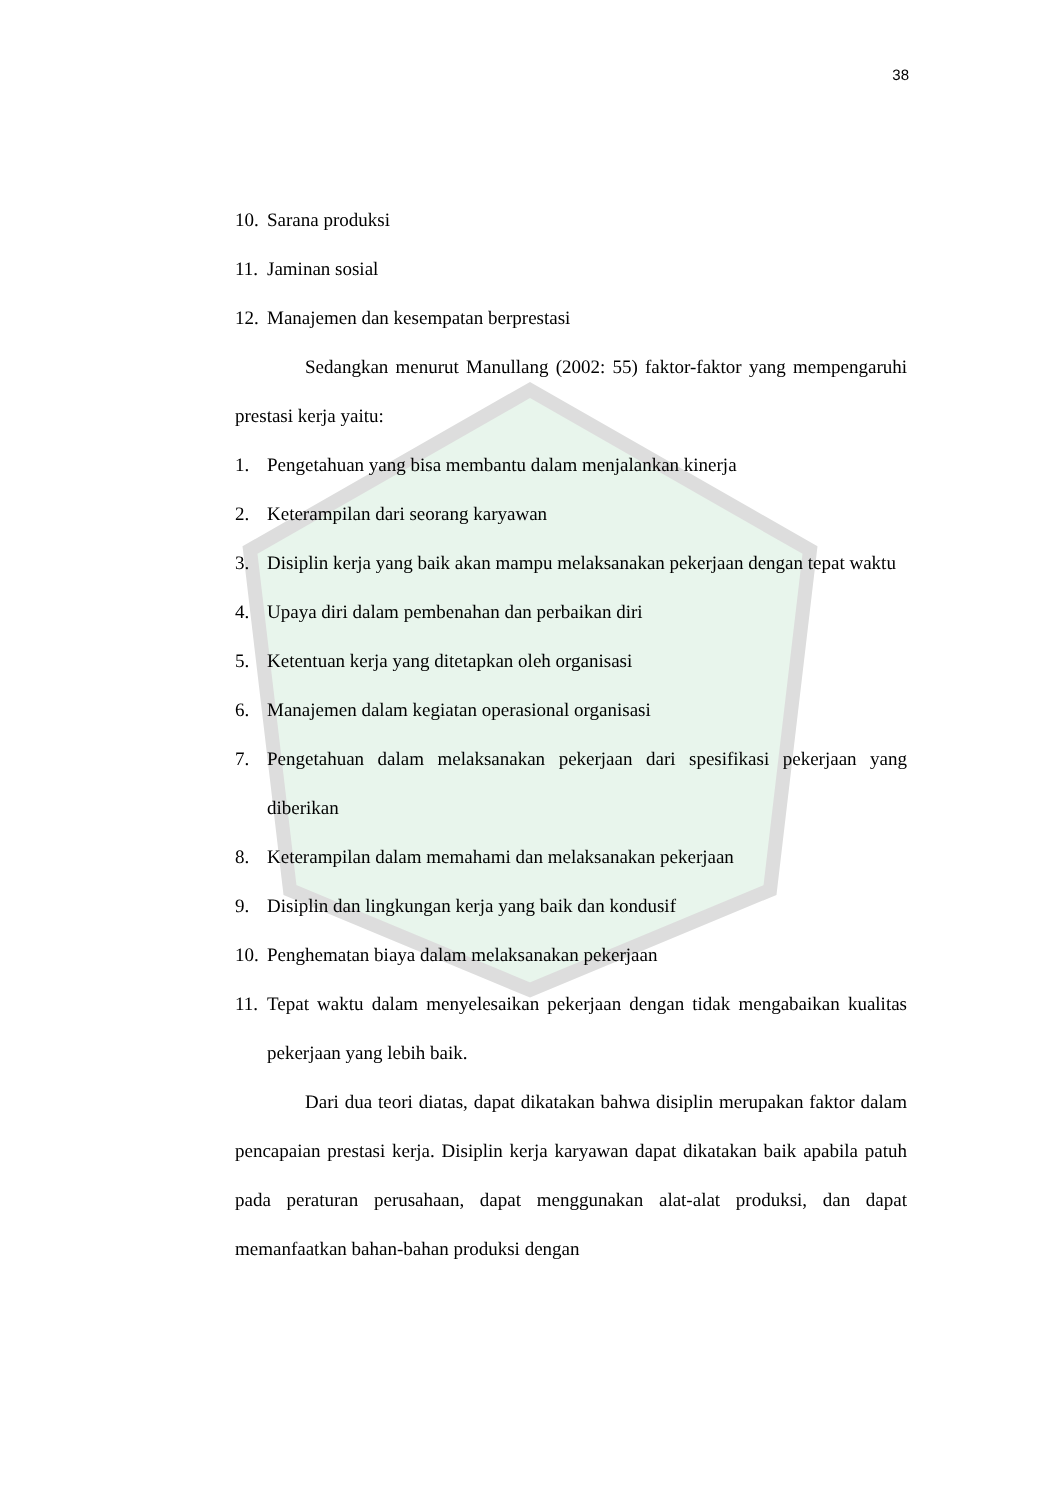38
10. Sarana produksi
11. Jaminan sosial
12. Manajemen dan kesempatan berprestasi
Sedangkan menurut Manullang (2002: 55) faktor-faktor yang mempengaruhi prestasi kerja yaitu:
1. Pengetahuan yang bisa membantu dalam menjalankan kinerja
2. Keterampilan dari seorang karyawan
3. Disiplin kerja yang baik akan mampu melaksanakan pekerjaan dengan tepat waktu
4. Upaya diri dalam pembenahan dan perbaikan diri
5. Ketentuan kerja yang ditetapkan oleh organisasi
6. Manajemen dalam kegiatan operasional organisasi
7. Pengetahuan dalam melaksanakan pekerjaan dari spesifikasi pekerjaan yang diberikan
8. Keterampilan dalam memahami dan melaksanakan pekerjaan
9. Disiplin dan lingkungan kerja yang baik dan kondusif
10. Penghematan biaya dalam melaksanakan pekerjaan
11. Tepat waktu dalam menyelesaikan pekerjaan dengan tidak mengabaikan kualitas pekerjaan yang lebih baik.
Dari dua teori diatas, dapat dikatakan bahwa disiplin merupakan faktor dalam pencapaian prestasi kerja. Disiplin kerja karyawan dapat dikatakan baik apabila patuh pada peraturan perusahaan, dapat menggunakan alat-alat produksi, dan dapat memanfaatkan bahan-bahan produksi dengan